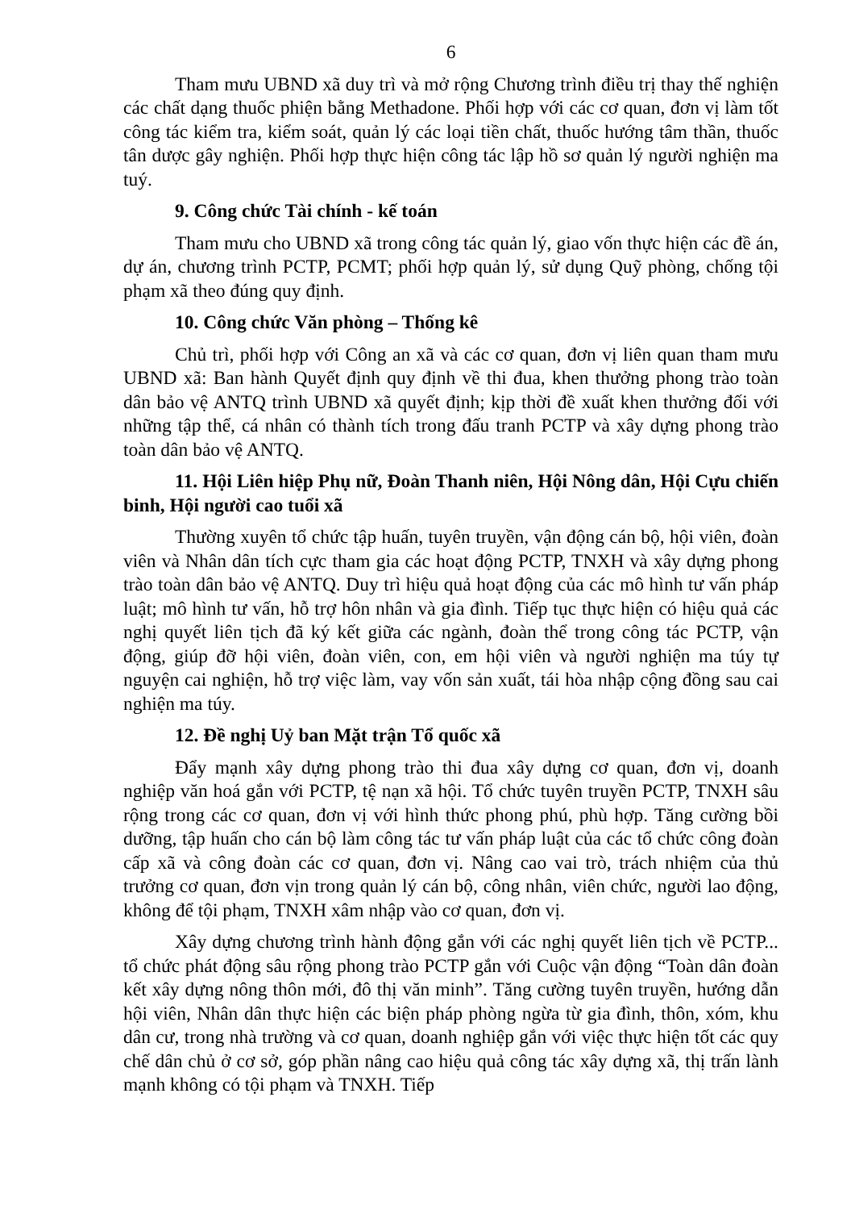6
Tham mưu UBND xã duy trì và mở rộng Chương trình điều trị thay thế nghiện các chất dạng thuốc phiện bằng Methadone. Phối hợp với các cơ quan, đơn vị làm tốt công tác kiểm tra, kiểm soát, quản lý các loại tiền chất, thuốc hướng tâm thần, thuốc tân dược gây nghiện. Phối hợp thực hiện công tác lập hồ sơ quản lý người nghiện ma tuý.
9. Công chức Tài chính - kế toán
Tham mưu cho UBND xã trong công tác quản lý, giao vốn thực hiện các đề án, dự án, chương trình PCTP, PCMT; phối hợp quản lý, sử dụng Quỹ phòng, chống tội phạm xã theo đúng quy định.
10. Công chức Văn phòng – Thống kê
Chủ trì, phối hợp với Công an xã và các cơ quan, đơn vị liên quan tham mưu UBND xã: Ban hành Quyết định quy định về thi đua, khen thưởng phong trào toàn dân bảo vệ ANTQ trình UBND xã quyết định; kịp thời đề xuất khen thưởng đối với những tập thể, cá nhân có thành tích trong đấu tranh PCTP và xây dựng phong trào toàn dân bảo vệ ANTQ.
11. Hội Liên hiệp Phụ nữ, Đoàn Thanh niên, Hội Nông dân, Hội Cựu chiến binh, Hội người cao tuổi xã
Thường xuyên tổ chức tập huấn, tuyên truyền, vận động cán bộ, hội viên, đoàn viên và Nhân dân tích cực tham gia các hoạt động PCTP, TNXH và xây dựng phong trào toàn dân bảo vệ ANTQ. Duy trì hiệu quả hoạt động của các mô hình tư vấn pháp luật; mô hình tư vấn, hỗ trợ hôn nhân và gia đình. Tiếp tục thực hiện có hiệu quả các nghị quyết liên tịch đã ký kết giữa các ngành, đoàn thể trong công tác PCTP, vận động, giúp đỡ hội viên, đoàn viên, con, em hội viên và người nghiện ma túy tự nguyện cai nghiện, hỗ trợ việc làm, vay vốn sản xuất, tái hòa nhập cộng đồng sau cai nghiện ma túy.
12. Đề nghị Uỷ ban Mặt trận Tổ quốc xã
Đẩy mạnh xây dựng phong trào thi đua xây dựng cơ quan, đơn vị, doanh nghiệp văn hoá gắn với PCTP, tệ nạn xã hội. Tổ chức tuyên truyền PCTP, TNXH sâu rộng trong các cơ quan, đơn vị với hình thức phong phú, phù hợp. Tăng cường bồi dưỡng, tập huấn cho cán bộ làm công tác tư vấn pháp luật của các tổ chức công đoàn cấp xã và công đoàn các cơ quan, đơn vị. Nâng cao vai trò, trách nhiệm của thủ trưởng cơ quan, đơn vịn trong quản lý cán bộ, công nhân, viên chức, người lao động, không để tội phạm, TNXH xâm nhập vào cơ quan, đơn vị.
Xây dựng chương trình hành động gắn với các nghị quyết liên tịch về PCTP... tổ chức phát động sâu rộng phong trào PCTP gắn với Cuộc vận động “Toàn dân đoàn kết xây dựng nông thôn mới, đô thị văn minh”. Tăng cường tuyên truyền, hướng dẫn hội viên, Nhân dân thực hiện các biện pháp phòng ngừa từ gia đình, thôn, xóm, khu dân cư, trong nhà trường và cơ quan, doanh nghiệp gắn với việc thực hiện tốt các quy chế dân chủ ở cơ sở, góp phần nâng cao hiệu quả công tác xây dựng xã, thị trấn lành mạnh không có tội phạm và TNXH. Tiếp